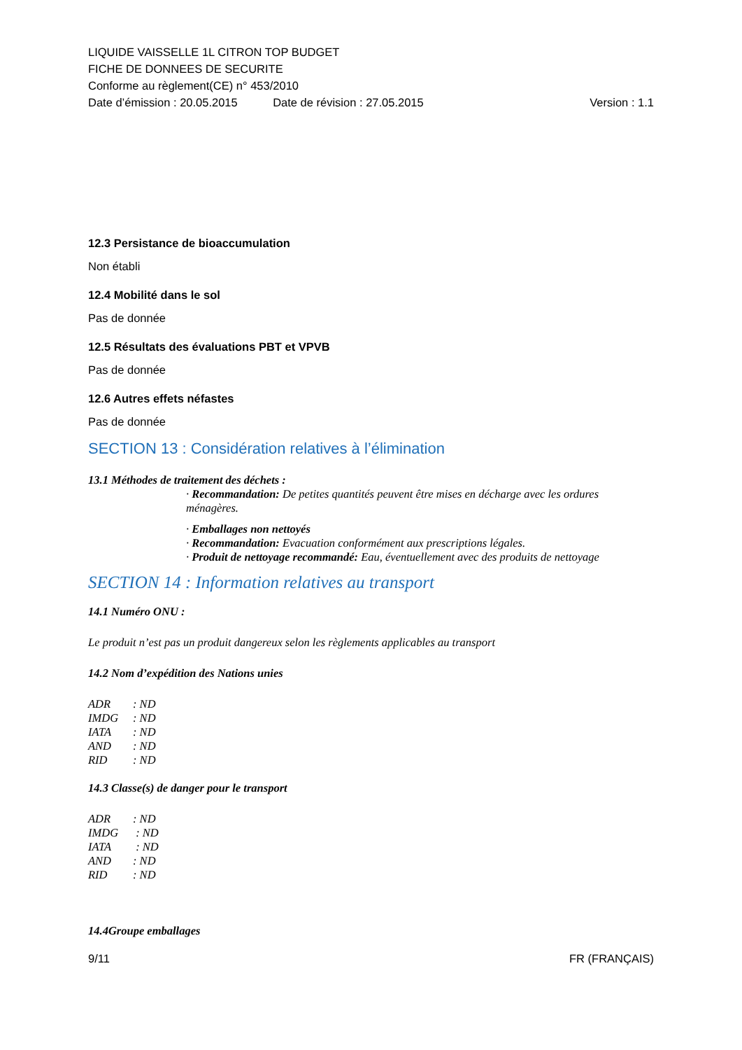LIQUIDE VAISSELLE 1L CITRON TOP BUDGET
FICHE DE DONNEES DE SECURITE
Conforme au règlement(CE) n° 453/2010
Date d’émission : 20.05.2015 Date de révision : 27.05.2015 Version : 1.1
12.3 Persistance de bioaccumulation
Non établi
12.4 Mobilité dans le sol
Pas de donnée
12.5 Résultats des évaluations PBT et VPVB
Pas de donnée
12.6 Autres effets néfastes
Pas de donnée
SECTION 13 : Considération relatives à l’élimination
13.1 Méthodes de traitement des déchets :
· Recommandation: De petites quantités peuvent être mises en décharge avec les ordures ménagères.
· Emballages non nettoyés
· Recommandation: Evacuation conformément aux prescriptions légales.
· Produit de nettoyage recommandé: Eau, éventuellement avec des produits de nettoyage
SECTION 14 : Information relatives au transport
14.1 Numéro ONU :
Le produit n’est pas un produit dangereux selon les règlements applicables au transport
14.2 Nom d’expédition des Nations unies
| ADR | : ND |
| IMDG | : ND |
| IATA | : ND |
| AND | : ND |
| RID | : ND |
14.3 Classe(s) de danger pour le transport
| ADR | : ND |
| IMDG | : ND |
| IATA | : ND |
| AND | : ND |
| RID | : ND |
14.4Groupe emballages
9/11 FR (FRANÇAIS)